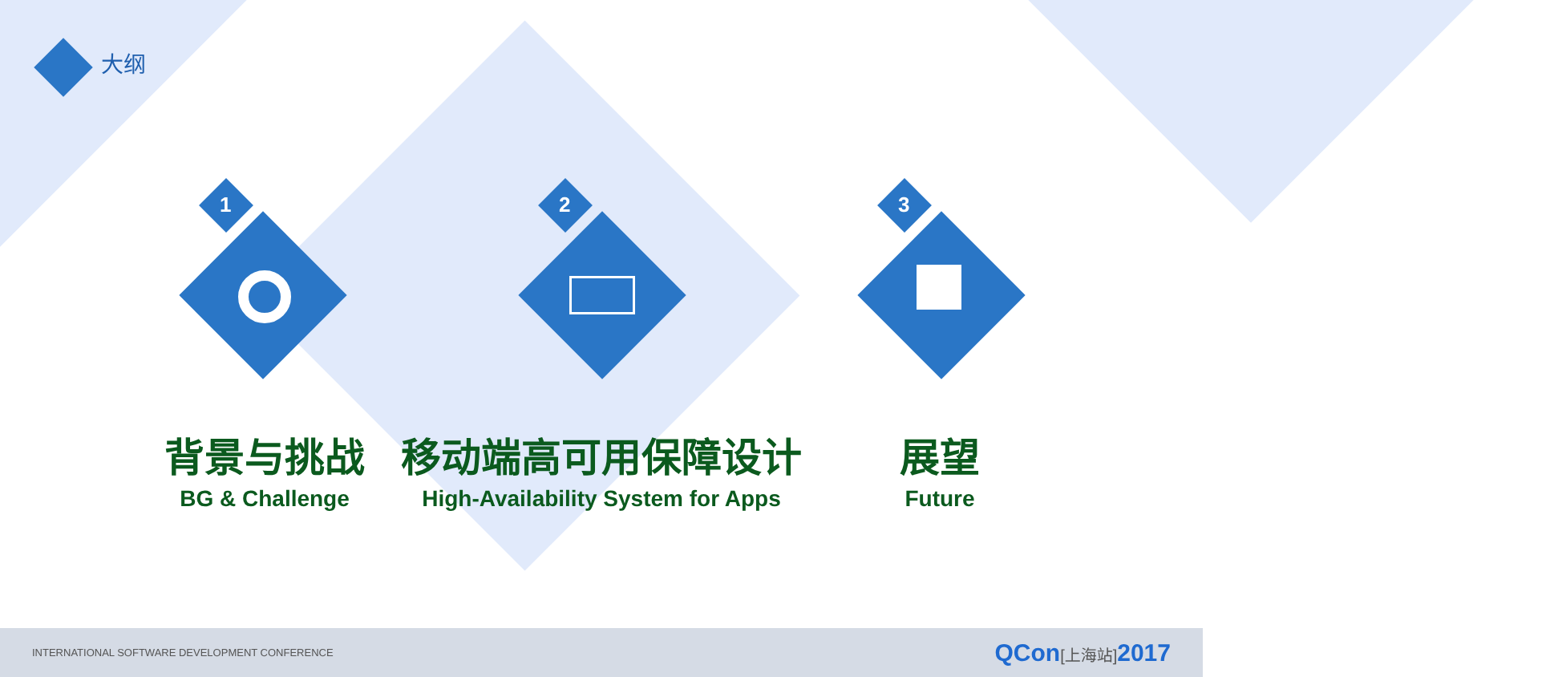大纲
1 2 3
背景与挑战
BG & Challenge
移动端高可用保障设计
High-Availability System for Apps
展望
Future
INTERNATIONAL SOFTWARE DEVELOPMENT CONFERENCE QCon[上海站] 2017